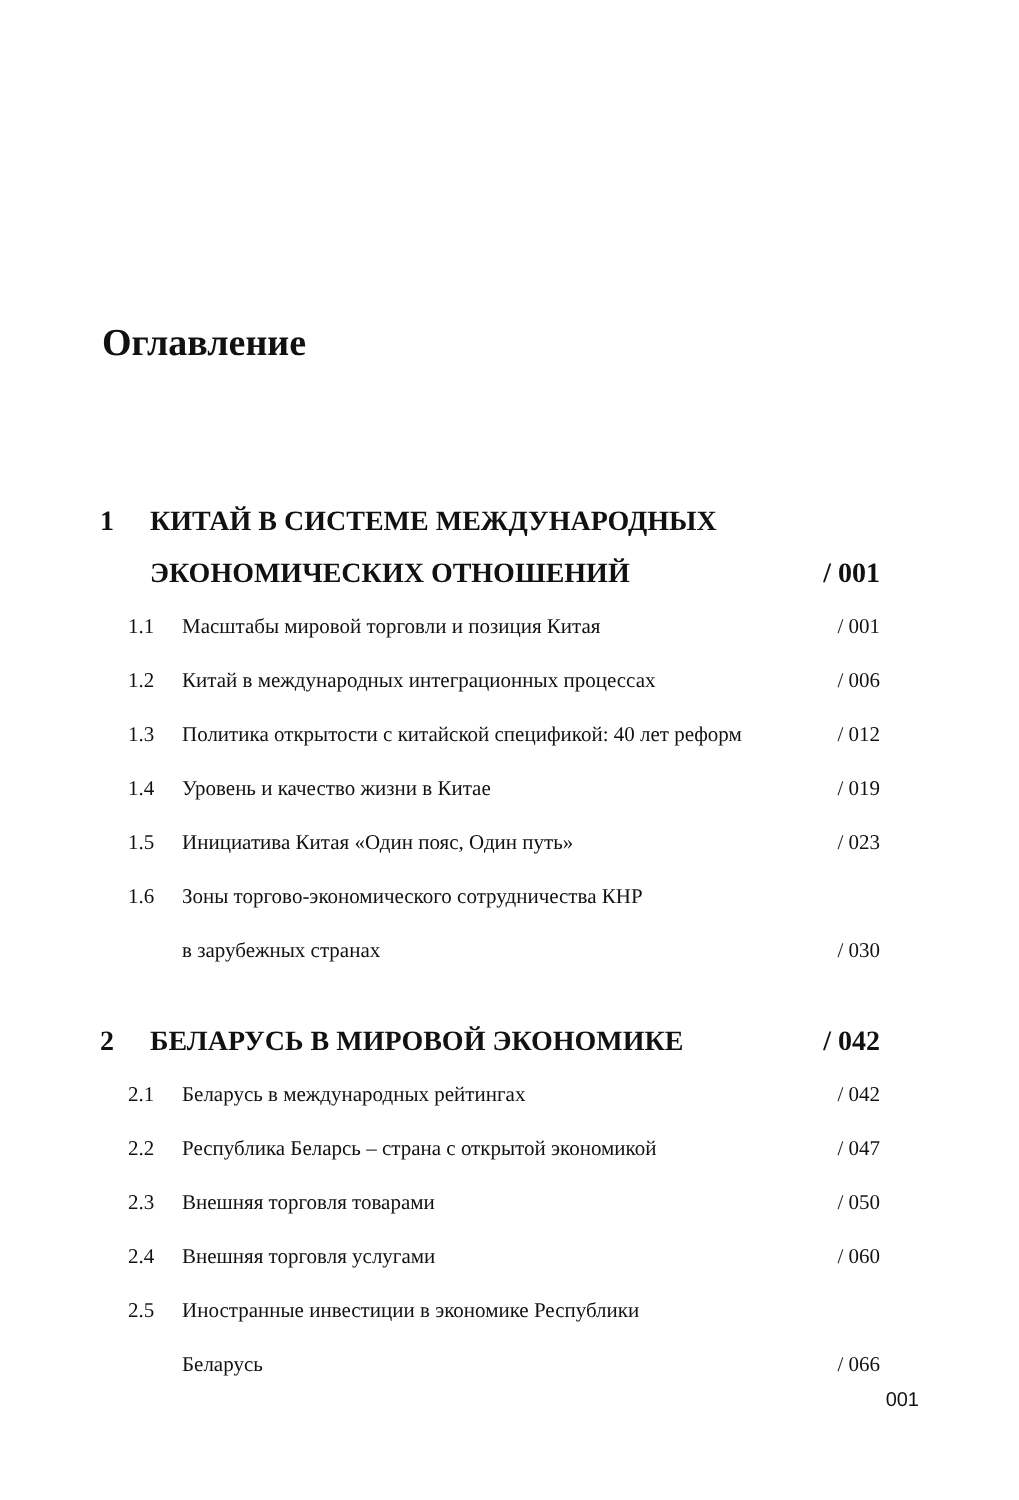Оглавление
1 КИТАЙ В СИСТЕМЕ МЕЖДУНАРОДНЫХ
ЭКОНОМИЧЕСКИХ ОТНОШЕНИЙ
/ 001
1.1 Масштабы мировой торговли и позиция Китая / 001
1.2 Китай в международных интеграционных процессах / 006
1.3 Политика открытости с китайской спецификой: 40 лет реформ / 012
1.4 Уровень и качество жизни в Китае / 019
1.5 Инициатива Китая «Один пояс, Один путь» / 023
1.6 Зоны торгово-экономического сотрудничества КНР
в зарубежных странах
/ 030
2 БЕЛАРУСЬ В МИРОВОЙ ЭКОНОМИКЕ / 042
2.1 Беларусь в международных рейтингах / 042
2.2 Республика Беларсь – страна с открытой экономикой / 047
2.3 Внешняя торговля товарами / 050
2.4 Внешняя торговля услугами / 060
2.5 Иностранные инвестиции в экономике Республики
Беларусь
/ 066
001